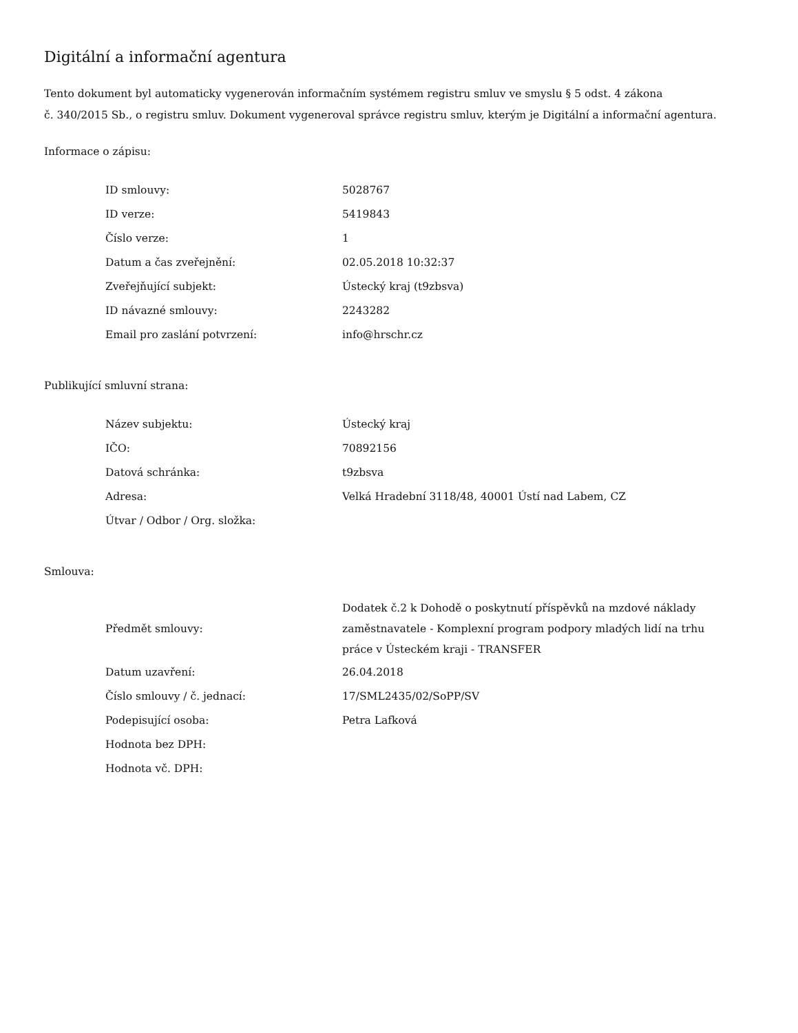Digitální a informační agentura
Tento dokument byl automaticky vygenerován informačním systémem registru smluv ve smyslu § 5 odst. 4 zákona
č. 340/2015 Sb., o registru smluv. Dokument vygeneroval správce registru smluv, kterým je Digitální a informační agentura.
Informace o zápisu:
| ID smlouvy: | 5028767 |
| ID verze: | 5419843 |
| Číslo verze: | 1 |
| Datum a čas zveřejnění: | 02.05.2018 10:32:37 |
| Zveřejňující subjekt: | Ústecký kraj (t9zbsva) |
| ID návazné smlouvy: | 2243282 |
| Email pro zaslání potvrzení: | info@hrschr.cz |
Publikující smluvní strana:
| Název subjektu: | Ústecký kraj |
| IČO: | 70892156 |
| Datová schránka: | t9zbsva |
| Adresa: | Velká Hradební 3118/48, 40001 Ústí nad Labem, CZ |
| Útvar / Odbor / Org. složka: | |
Smlouva:
| Předmět smlouvy: | Dodatek č.2 k Dohodě o poskytnutí příspěvků na mzdové náklady zaměstnavatele - Komplexní program podpory mladých lidí na trhu práce v Ústeckém kraji - TRANSFER |
| Datum uzavření: | 26.04.2018 |
| Číslo smlouvy / č. jednací: | 17/SML2435/02/SoPP/SV |
| Podepisující osoba: | Petra Lafková |
| Hodnota bez DPH: | |
| Hodnota vč. DPH: | |